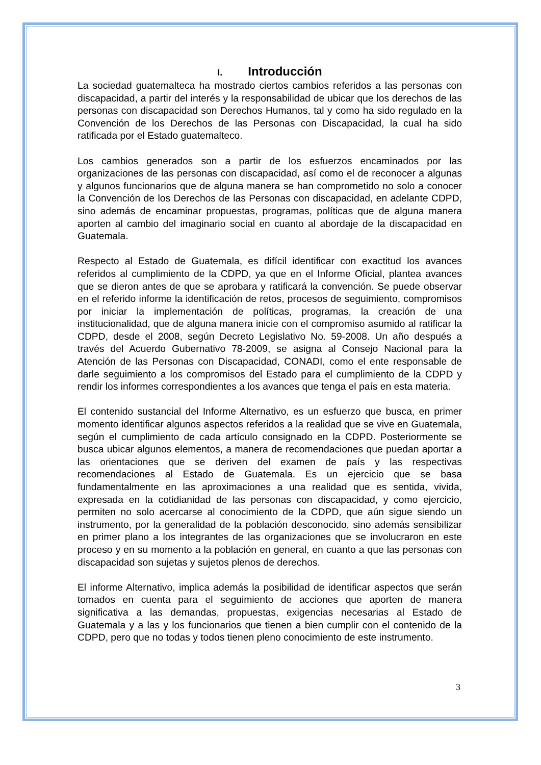I. Introducción
La sociedad guatemalteca ha mostrado ciertos cambios referidos a las personas con discapacidad, a partir del interés y la responsabilidad de ubicar que los derechos de las personas con discapacidad son Derechos Humanos, tal y como ha sido regulado en la Convención de los Derechos de las Personas con Discapacidad, la cual ha sido ratificada por el Estado guatemalteco.
Los cambios generados son a partir de los esfuerzos encaminados por las organizaciones de las personas con discapacidad, así como el de reconocer a algunas y algunos funcionarios que de alguna manera se han comprometido no solo a conocer la Convención de los Derechos de las Personas con discapacidad, en adelante CDPD, sino además de encaminar propuestas, programas, políticas que de alguna manera aporten al cambio del imaginario social en cuanto al abordaje de la discapacidad en Guatemala.
Respecto al Estado de Guatemala, es difícil identificar con exactitud los avances referidos al cumplimiento de la CDPD, ya que en el Informe Oficial, plantea avances que se dieron antes de que se aprobara y ratificará la convención. Se puede observar en el referido informe la identificación de retos, procesos de seguimiento, compromisos por iniciar la implementación de políticas, programas, la creación de una institucionalidad, que de alguna manera inicie con el compromiso asumido al ratificar la CDPD, desde el 2008, según Decreto Legislativo No. 59-2008. Un año después a través del Acuerdo Gubernativo 78-2009, se asigna al Consejo Nacional para la Atención de las Personas con Discapacidad, CONADI, como el ente responsable de darle seguimiento a los compromisos del Estado para el cumplimiento de la CDPD y rendir los informes correspondientes a los avances que tenga el país en esta materia.
El contenido sustancial del Informe Alternativo, es un esfuerzo que busca, en primer momento identificar algunos aspectos referidos a la realidad que se vive en Guatemala, según el cumplimiento de cada artículo consignado en la CDPD. Posteriormente se busca ubicar algunos elementos, a manera de recomendaciones que puedan aportar a las orientaciones que se deriven del examen de país y las respectivas recomendaciones al Estado de Guatemala. Es un ejercicio que se basa fundamentalmente en las aproximaciones a una realidad que es sentida, vivida, expresada en la cotidianidad de las personas con discapacidad, y como ejercicio, permiten no solo acercarse al conocimiento de la CDPD, que aún sigue siendo un instrumento, por la generalidad de la población desconocido, sino además sensibilizar en primer plano a los integrantes de las organizaciones que se involucraron en este proceso y en su momento a la población en general, en cuanto a que las personas con discapacidad son sujetas y sujetos plenos de derechos.
El informe Alternativo, implica además la posibilidad de identificar aspectos que serán tomados en cuenta para el seguimiento de acciones que aporten de manera significativa a las demandas, propuestas, exigencias necesarias al Estado de Guatemala y a las y los funcionarios que tienen a bien cumplir con el contenido de la CDPD, pero que no todas y todos tienen pleno conocimiento de este instrumento.
3